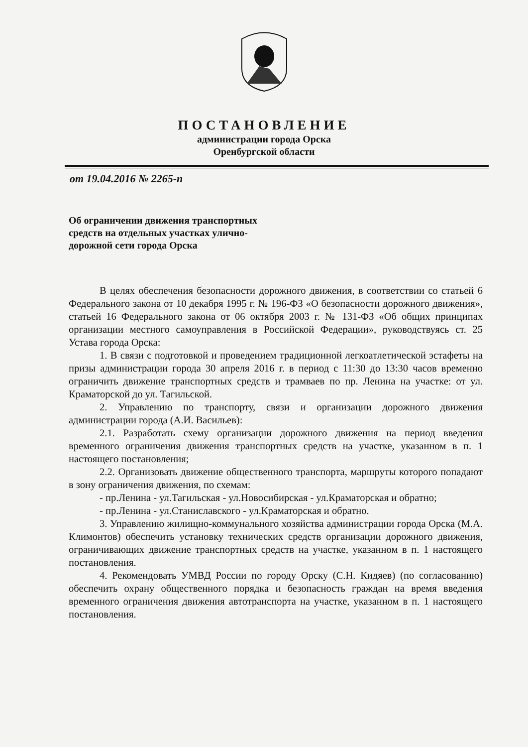ПОСТАНОВЛЕНИЕ
администрации города Орска
Оренбургской области
от 19.04.2016 № 2265-п
Об ограничении движения транспортных средств на отдельных участках улично-дорожной сети города Орска
В целях обеспечения безопасности дорожного движения, в соответствии со статьей 6 Федерального закона от 10 декабря 1995 г. № 196-ФЗ «О безопасности дорожного движения», статьей 16 Федерального закона от 06 октября 2003 г. № 131-ФЗ «Об общих принципах организации местного самоуправления в Российской Федерации», руководствуясь ст. 25 Устава города Орска:
1. В связи с подготовкой и проведением традиционной легкоатлетической эстафеты на призы администрации города 30 апреля 2016 г. в период с 11:30 до 13:30 часов временно ограничить движение транспортных средств и трамваев по пр. Ленина на участке: от ул. Краматорской до ул. Тагильской.
2. Управлению по транспорту, связи и организации дорожного движения администрации города (А.И. Васильев):
2.1. Разработать схему организации дорожного движения на период введения временного ограничения движения транспортных средств на участке, указанном в п. 1 настоящего постановления;
2.2. Организовать движение общественного транспорта, маршруты которого попадают в зону ограничения движения, по схемам:
- пр.Ленина - ул.Тагильская - ул.Новосибирская - ул.Краматорская и обратно;
- пр.Ленина - ул.Станиславского - ул.Краматорская и обратно.
3. Управлению жилищно-коммунального хозяйства администрации города Орска (М.А. Климонтов) обеспечить установку технических средств организации дорожного движения, ограничивающих движение транспортных средств на участке, указанном в п. 1 настоящего постановления.
4. Рекомендовать УМВД России по городу Орску (С.Н. Кидяев) (по согласованию) обеспечить охрану общественного порядка и безопасность граждан на время введения временного ограничения движения автотранспорта на участке, указанном в п. 1 настоящего постановления.